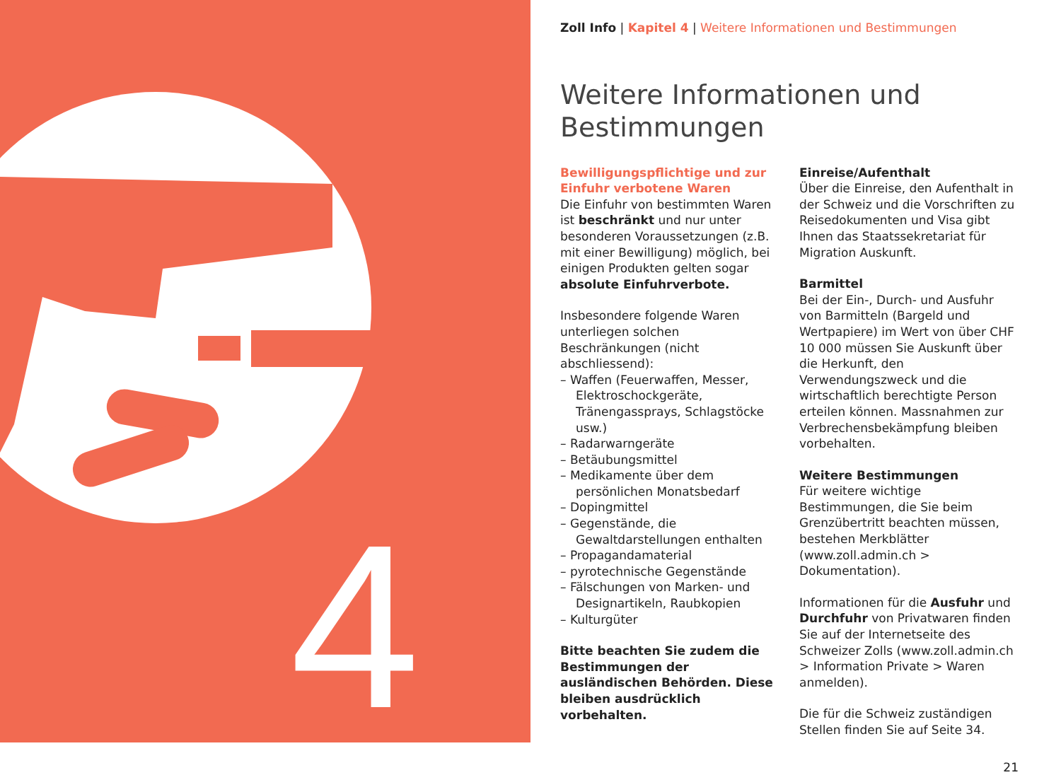4
Zoll Info | Kapitel 4 | Weitere Informationen und Bestimmungen
Weitere Informationen und Bestimmungen
Bewilligungspflichtige und zur Einfuhr verbotene Waren
Die Einfuhr von bestimmten Waren ist beschränkt und nur unter besonderen Voraussetzungen (z.B. mit einer Bewilligung) möglich, bei einigen Produkten gelten sogar absolute Einfuhrverbote.
Insbesondere folgende Waren unterliegen solchen Beschränkungen (nicht abschliessend):
– Waffen (Feuerwaffen, Messer, Elektroschockgeräte, Tränengassprays, Schlagstöcke usw.)
– Radarwarngeräte
– Betäubungsmittel
– Medikamente über dem persönlichen Monatsbedarf
– Dopingmittel
– Gegenstände, die Gewaltdarstellungen enthalten
– Propagandamaterial
– pyrotechnische Gegenstände
– Fälschungen von Marken- und Designartikeln, Raubkopien
– Kulturgüter
Bitte beachten Sie zudem die Bestimmungen der ausländischen Behörden. Diese bleiben ausdrücklich vorbehalten.
Einreise/Aufenthalt
Über die Einreise, den Aufenthalt in der Schweiz und die Vorschriften zu Reisedokumenten und Visa gibt Ihnen das Staatssekretariat für Migration Auskunft.
Barmittel
Bei der Ein-, Durch- und Ausfuhr von Barmitteln (Bargeld und Wertpapiere) im Wert von über CHF 10 000 müssen Sie Auskunft über die Herkunft, den Verwendungszweck und die wirtschaftlich berechtigte Person erteilen können. Massnahmen zur Verbrechensbekämpfung bleiben vorbehalten.
Weitere Bestimmungen
Für weitere wichtige Bestimmungen, die Sie beim Grenzübertritt beachten müssen, bestehen Merkblätter (www.zoll.admin.ch > Dokumentation).
Informationen für die Ausfuhr und Durchfuhr von Privatwaren finden Sie auf der Internetseite des Schweizer Zolls (www.zoll.admin.ch > Information Private > Waren anmelden).
Die für die Schweiz zuständigen Stellen finden Sie auf Seite 34.
21